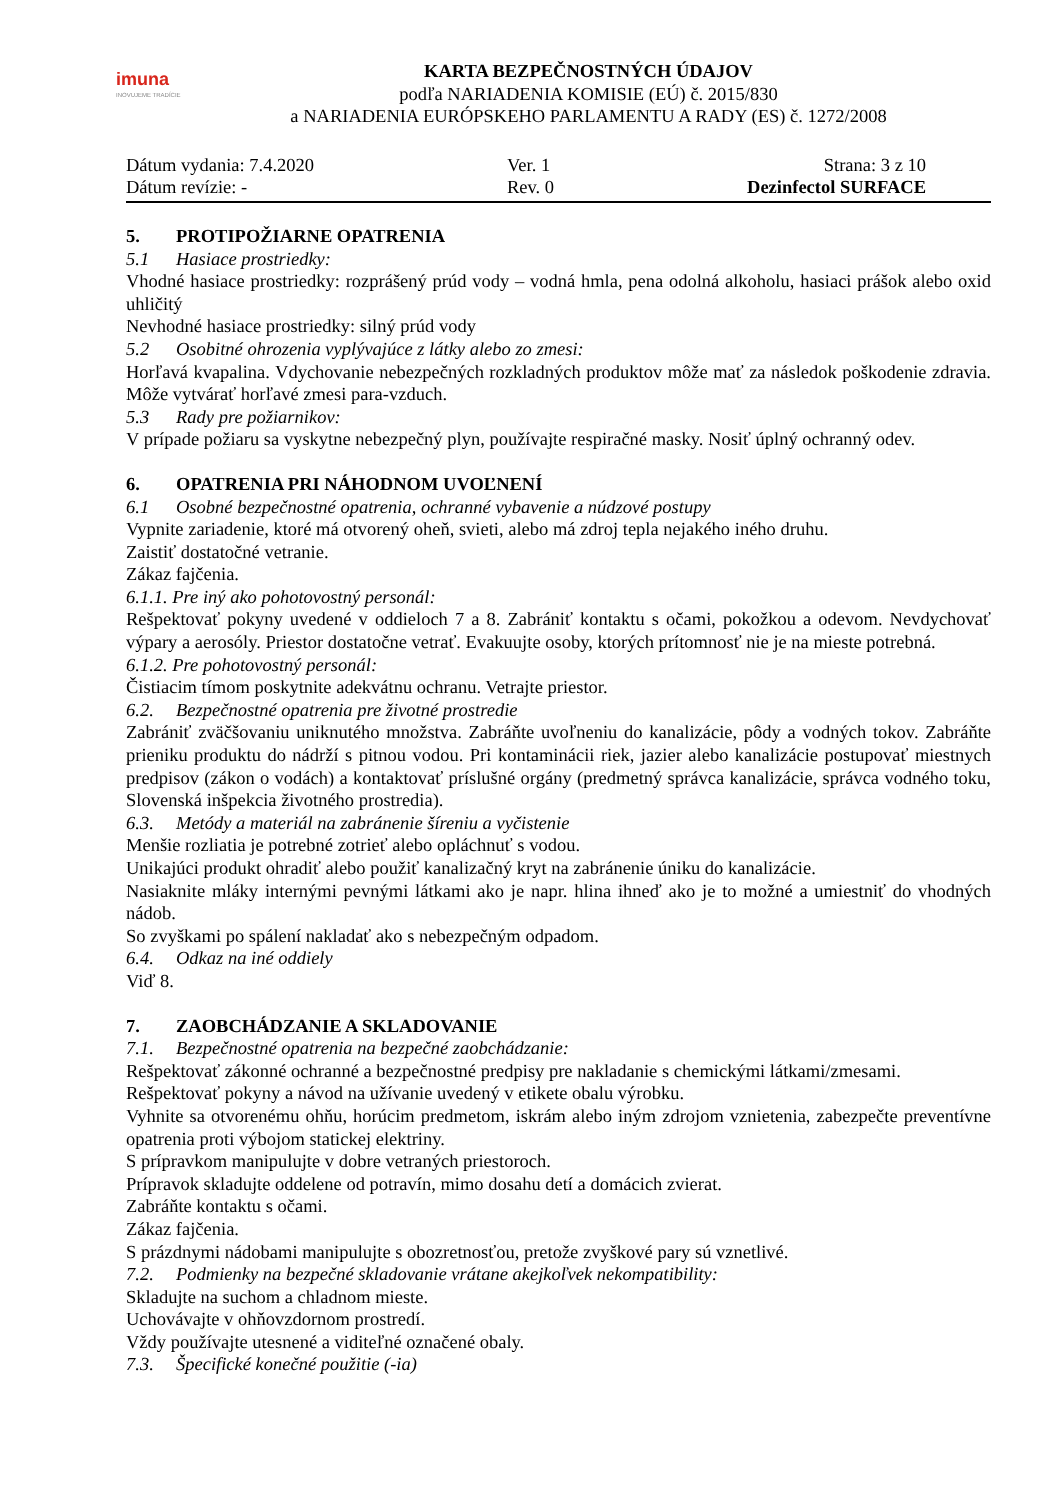imuna
INOVUJEME TRADÍCIE
KARTA BEZPEČNOSTNÝCH ÚDAJOV
podľa NARIADENIA KOMISIE (EÚ) č. 2015/830
a NARIADENIA EURÓPSKEHO PARLAMENTU A RADY (ES) č. 1272/2008
Dátum vydania: 7.4.2020
Dátum revízie: -
Ver. 1
Rev. 0
Strana: 3 z 10
Dezinfectol SURFACE
5. PROTIPOŽIARNE OPATRENIA
5.1 Hasiace prostriedky:
Vhodné hasiace prostriedky: rozprášený prúd vody – vodná hmla, pena odolná alkoholu, hasiaci prášok alebo oxid uhličitý
Nevhodné hasiace prostriedky: silný prúd vody
5.2 Osobitné ohrozenia vyplývajúce z látky alebo zo zmesi:
Horľavá kvapalina. Vdychovanie nebezpečných rozkladných produktov môže mať za následok poškodenie zdravia. Môže vytvárať horľavé zmesi para-vzduch.
5.3 Rady pre požiarnikov:
V prípade požiaru sa vyskytne nebezpečný plyn, používajte respiračné masky. Nosiť úplný ochranný odev.
6. OPATRENIA PRI NÁHODNOM UVOĽNENÍ
6.1 Osobné bezpečnostné opatrenia, ochranné vybavenie a núdzové postupy
Vypnite zariadenie, ktoré má otvorený oheň, svieti, alebo má zdroj tepla nejakého iného druhu.
Zaistiť dostatočné vetranie.
Zákaz fajčenia.
6.1.1. Pre iný ako pohotovostný personál:
Rešpektovať pokyny uvedené v oddieloch 7 a 8. Zabrániť kontaktu s očami, pokožkou a odevom. Nevdychovať výpary a aerosóly. Priestor dostatočne vetrať. Evakuujte osoby, ktorých prítomnosť nie je na mieste potrebná.
6.1.2. Pre pohotovostný personál:
Čistiacim tímom poskytnite adekvátnu ochranu. Vetrajte priestor.
6.2. Bezpečnostné opatrenia pre životné prostredie
Zabrániť zväčšovaniu uniknutého množstva. Zabráňte uvoľneniu do kanalizácie, pôdy a vodných tokov. Zabráňte prieniku produktu do nádrží s pitnou vodou. Pri kontaminácii riek, jazier alebo kanalizácie postupovať miestnych predpisov (zákon o vodách) a kontaktovať príslušné orgány (predmetný správca kanalizácie, správca vodného toku, Slovenská inšpekcia životného prostredia).
6.3. Metódy a materiál na zabránenie šíreniu a vyčistenie
Menšie rozliatia je potrebné zotrieť alebo opláchnuť s vodou.
Unikajúci produkt ohradiť alebo použiť kanalizačný kryt na zabránenie úniku do kanalizácie.
Nasiaknite mláky internými pevnými látkami ako je napr. hlina ihneď ako je to možné a umiestniť do vhodných nádob.
So zvyškami po spálení nakladať ako s nebezpečným odpadom.
6.4. Odkaz na iné oddiely
Viď 8.
7. ZAOBCHÁDZANIE A SKLADOVANIE
7.1. Bezpečnostné opatrenia na bezpečné zaobchádzanie:
Rešpektovať zákonné ochranné a bezpečnostné predpisy pre nakladanie s chemickými látkami/zmesami.
Rešpektovať pokyny a návod na užívanie uvedený v etikete obalu výrobku.
Vyhnite sa otvorenému ohňu, horúcim predmetom, iskrám alebo iným zdrojom vznietenia, zabezpečte preventívne opatrenia proti výbojom statickej elektriny.
S prípravkom manipulujte v dobre vetraných priestoroch.
Prípravok skladujte oddelene od potravín, mimo dosahu detí a domácich zvierat.
Zabráňte kontaktu s očami.
Zákaz fajčenia.
S prázdnymi nádobami manipulujte s obozretnosťou, pretože zvyškové pary sú vznetlivé.
7.2. Podmienky na bezpečné skladovanie vrátane akejkoľvek nekompatibility:
Skladujte na suchom a chladnom mieste.
Uchovávajte v ohňovzdornom prostredí.
Vždy používajte utesnené a viditeľné označené obaly.
7.3. Špecifické konečné použitie (-ia)